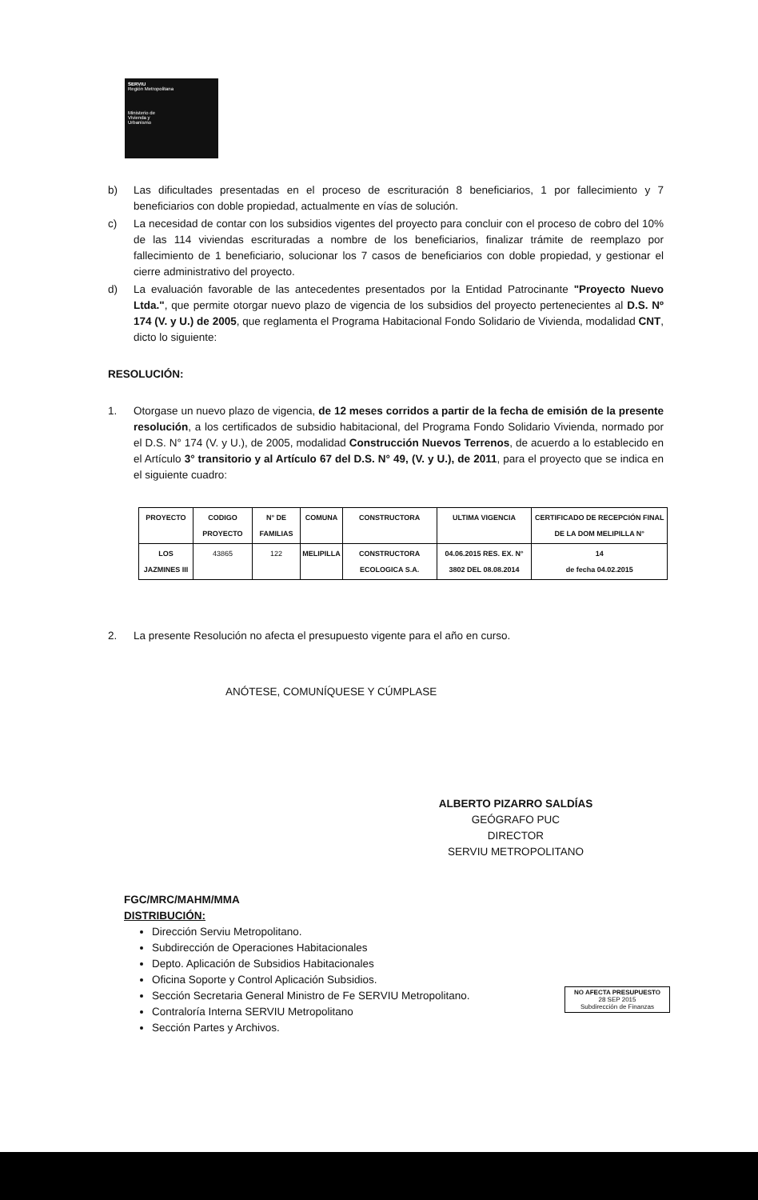SERVIU
Región Metropolitana
Ministerio de
Vivienda y
Urbanismo
b) Las dificultades presentadas en el proceso de escrituración 8 beneficiarios, 1 por fallecimiento y 7 beneficiarios con doble propiedad, actualmente en vías de solución.
c) La necesidad de contar con los subsidios vigentes del proyecto para concluir con el proceso de cobro del 10% de las 114 viviendas escrituradas a nombre de los beneficiarios, finalizar trámite de reemplazo por fallecimiento de 1 beneficiario, solucionar los 7 casos de beneficiarios con doble propiedad, y gestionar el cierre administrativo del proyecto.
d) La evaluación favorable de las antecedentes presentados por la Entidad Patrocinante "Proyecto Nuevo Ltda.", que permite otorgar nuevo plazo de vigencia de los subsidios del proyecto pertenecientes al D.S. Nº 174 (V. y U.) de 2005, que reglamenta el Programa Habitacional Fondo Solidario de Vivienda, modalidad CNT, dicto lo siguiente:
RESOLUCIÓN:
1. Otorgase un nuevo plazo de vigencia, de 12 meses corridos a partir de la fecha de emisión de la presente resolución, a los certificados de subsidio habitacional, del Programa Fondo Solidario Vivienda, normado por el D.S. N° 174 (V. y U.), de 2005, modalidad Construcción Nuevos Terrenos, de acuerdo a lo establecido en el Artículo 3° transitorio y al Artículo 67 del D.S. N° 49, (V. y U.), de 2011, para el proyecto que se indica en el siguiente cuadro:
| PROYECTO | CODIGO PROYECTO | N° DE FAMILIAS | COMUNA | CONSTRUCTORA | ULTIMA VIGENCIA | CERTIFICADO DE RECEPCIÓN FINAL DE LA DOM MELIPILLA N° |
| --- | --- | --- | --- | --- | --- | --- |
| LOS JAZMINES III | 43865 | 122 | MELIPILLA | CONSTRUCTORA ECOLOGICA S.A. | 04.06.2015 RES. EX. N° 3802 DEL 08.08.2014 | 14 de fecha 04.02.2015 |
2. La presente Resolución no afecta el presupuesto vigente para el año en curso.
ANÓTESE, COMUNÍQUESE Y CÚMPLASE
ALBERTO PIZARRO SALDÍAS
GEÓGRAFO PUC
DIRECTOR
SERVIU METROPOLITANO
FGC/MRC/MAHM/MMA
DISTRIBUCIÓN:
Dirección Serviu Metropolitano.
Subdirección de Operaciones Habitacionales
Depto. Aplicación de Subsidios Habitacionales
Oficina Soporte y Control Aplicación Subsidios.
Sección Secretaria General Ministro de Fe SERVIU Metropolitano.
Contraloría Interna SERVIU Metropolitano
Sección Partes y Archivos.
NO AFECTA PRESUPUESTO
28 SEP 2015
Subdirección de Finanzas